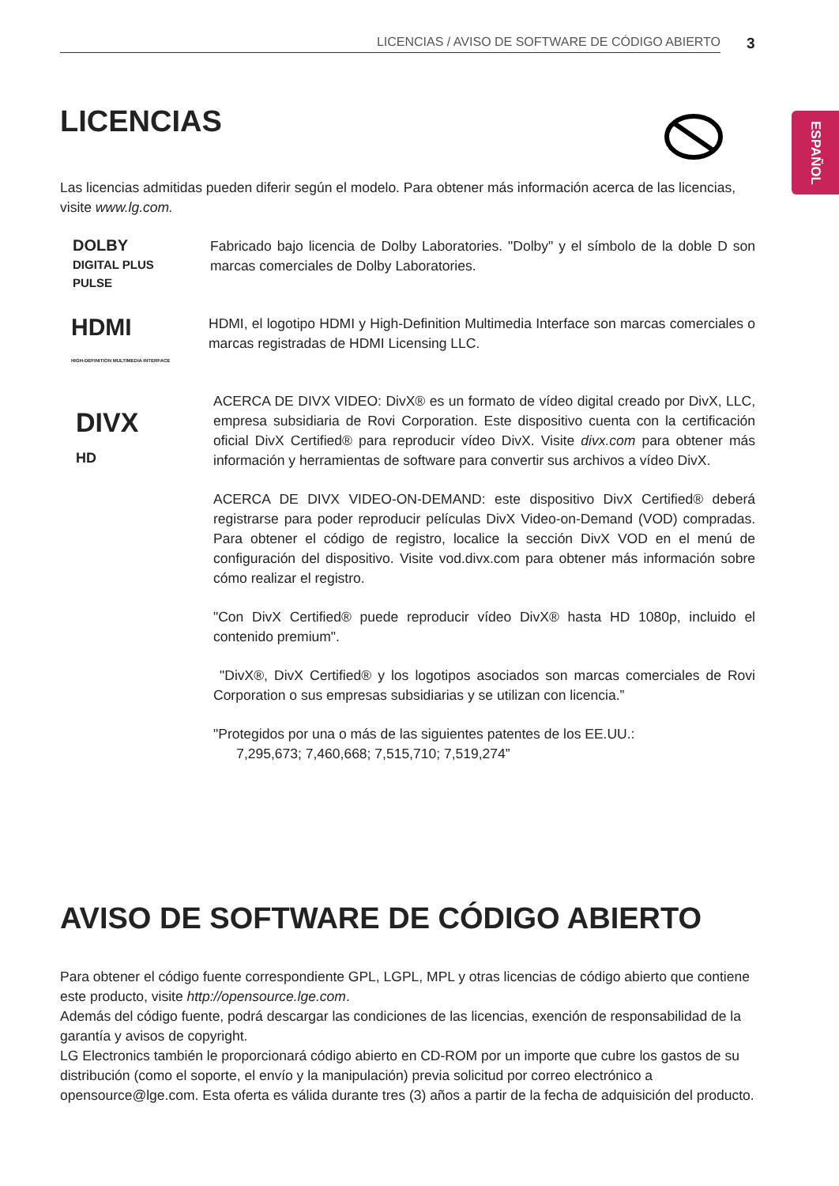LICENCIAS / AVISO DE SOFTWARE DE CÓDIGO ABIERTO 3
ESPAÑOL
LICENCIAS
Las licencias admitidas pueden diferir según el modelo. Para obtener más información acerca de las licencias, visite www.lg.com.
DOLBY
DIGITAL PLUS
PULSE
Fabricado bajo licencia de Dolby Laboratories. "Dolby" y el símbolo de la doble D son marcas comerciales de Dolby Laboratories.
HDMI
HIGH-DEFINITION MULTIMEDIA INTERFACE
HDMI, el logotipo HDMI y High-Definition Multimedia Interface son marcas comerciales o marcas registradas de HDMI Licensing LLC.
DIVX
HD
ACERCA DE DIVX VIDEO: DivX® es un formato de vídeo digital creado por DivX, LLC, empresa subsidiaria de Rovi Corporation. Este dispositivo cuenta con la certificación oficial DivX Certified® para reproducir vídeo DivX. Visite divx.com para obtener más información y herramientas de software para convertir sus archivos a vídeo DivX.
ACERCA DE DIVX VIDEO-ON-DEMAND: este dispositivo DivX Certified® deberá registrarse para poder reproducir películas DivX Video-on-Demand (VOD) compradas. Para obtener el código de registro, localice la sección DivX VOD en el menú de configuración del dispositivo. Visite vod.divx.com para obtener más información sobre cómo realizar el registro.
"Con DivX Certified® puede reproducir vídeo DivX® hasta HD 1080p, incluido el contenido premium".
"DivX®, DivX Certified® y los logotipos asociados son marcas comerciales de Rovi Corporation o sus empresas subsidiarias y se utilizan con licencia.”
"Protegidos por una o más de las siguientes patentes de los EE.UU.:
7,295,673; 7,460,668; 7,515,710; 7,519,274”
AVISO DE SOFTWARE DE CÓDIGO ABIERTO
Para obtener el código fuente correspondiente GPL, LGPL, MPL y otras licencias de código abierto que contiene este producto, visite http://opensource.lge.com.
Además del código fuente, podrá descargar las condiciones de las licencias, exención de responsabilidad de la garantía y avisos de copyright.
LG Electronics también le proporcionará código abierto en CD-ROM por un importe que cubre los gastos de su distribución (como el soporte, el envío y la manipulación) previa solicitud por correo electrónico a opensource@lge.com. Esta oferta es válida durante tres (3) años a partir de la fecha de adquisición del producto.